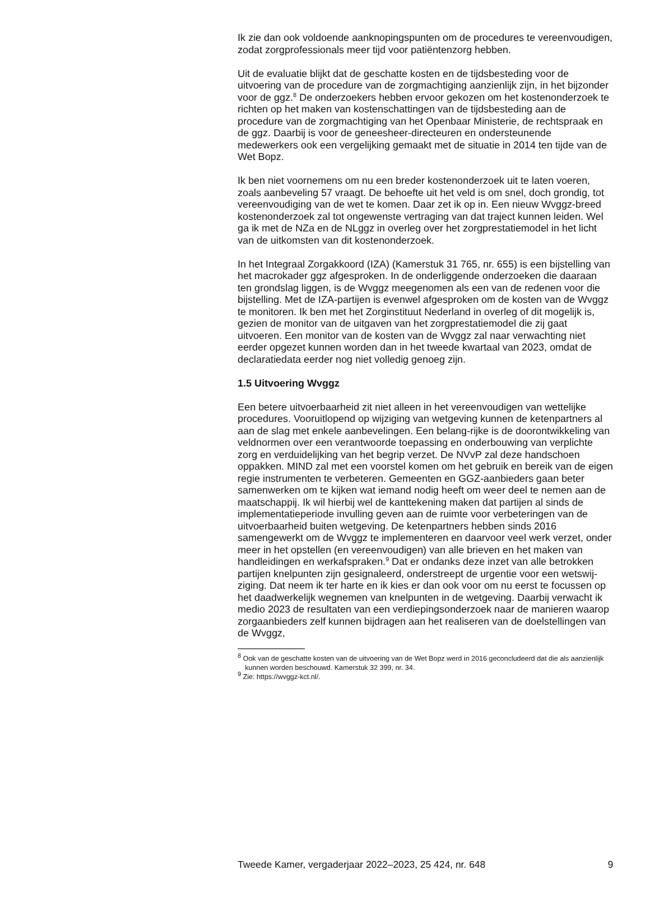Ik zie dan ook voldoende aanknopingspunten om de procedures te vereenvoudigen, zodat zorgprofessionals meer tijd voor patiëntenzorg hebben.
Uit de evaluatie blijkt dat de geschatte kosten en de tijdsbesteding voor de uitvoering van de procedure van de zorgmachtiging aanzienlijk zijn, in het bijzonder voor de ggz.<sup>8</sup> De onderzoekers hebben ervoor gekozen om het kostenonderzoek te richten op het maken van kostenschattingen van de tijdsbesteding aan de procedure van de zorgmachtiging van het Openbaar Ministerie, de rechtspraak en de ggz. Daarbij is voor de geneesheer-directeuren en ondersteunende medewerkers ook een vergelijking gemaakt met de situatie in 2014 ten tijde van de Wet Bopz.
Ik ben niet voornemens om nu een breder kostenonderzoek uit te laten voeren, zoals aanbeveling 57 vraagt. De behoefte uit het veld is om snel, doch grondig, tot vereenvoudiging van de wet te komen. Daar zet ik op in. Een nieuw Wvggz-breed kostenonderzoek zal tot ongewenste vertraging van dat traject kunnen leiden. Wel ga ik met de NZa en de NLggz in overleg over het zorgprestatiemodel in het licht van de uitkomsten van dit kostenonderzoek.
In het Integraal Zorgakkoord (IZA) (Kamerstuk 31 765, nr. 655) is een bijstelling van het macrokader ggz afgesproken. In de onderliggende onderzoeken die daaraan ten grondslag liggen, is de Wvggz meegenomen als een van de redenen voor die bijstelling. Met de IZA-partijen is evenwel afgesproken om de kosten van de Wvggz te monitoren. Ik ben met het Zorginstituut Nederland in overleg of dit mogelijk is, gezien de monitor van de uitgaven van het zorgprestatiemodel die zij gaat uitvoeren. Een monitor van de kosten van de Wvggz zal naar verwachting niet eerder opgezet kunnen worden dan in het tweede kwartaal van 2023, omdat de declaratiedata eerder nog niet volledig genoeg zijn.
1.5 Uitvoering Wvggz
Een betere uitvoerbaarheid zit niet alleen in het vereenvoudigen van wettelijke procedures. Vooruitlopend op wijziging van wetgeving kunnen de ketenpartners al aan de slag met enkele aanbevelingen. Een belang-rijke is de doorontwikkeling van veldnormen over een verantwoorde toepassing en onderbouwing van verplichte zorg en verduidelijking van het begrip verzet. De NVvP zal deze handschoen oppakken. MIND zal met een voorstel komen om het gebruik en bereik van de eigen regie instrumenten te verbeteren. Gemeenten en GGZ-aanbieders gaan beter samenwerken om te kijken wat iemand nodig heeft om weer deel te nemen aan de maatschappij. Ik wil hierbij wel de kanttekening maken dat partijen al sinds de implementatieperiode invulling geven aan de ruimte voor verbeteringen van de uitvoerbaarheid buiten wetgeving. De ketenpartners hebben sinds 2016 samengewerkt om de Wvggz te implementeren en daarvoor veel werk verzet, onder meer in het opstellen (en vereenvoudigen) van alle brieven en het maken van handleidingen en werkafspraken.<sup>9</sup> Dat er ondanks deze inzet van alle betrokken partijen knelpunten zijn gesignaleerd, onderstreept de urgentie voor een wetswij-ziging. Dat neem ik ter harte en ik kies er dan ook voor om nu eerst te focussen op het daadwerkelijk wegnemen van knelpunten in de wetgeving. Daarbij verwacht ik medio 2023 de resultaten van een verdiepingsonderzoek naar de manieren waarop zorgaanbieders zelf kunnen bijdragen aan het realiseren van de doelstellingen van de Wvggz,
<sup>8</sup> Ook van de geschatte kosten van de uitvoering van de Wet Bopz werd in 2016 geconcludeerd dat die als aanzienlijk kunnen worden beschouwd. Kamerstuk 32 399, nr. 34.
<sup>9</sup> Zie: https://wvggz-kct.nl/.
Tweede Kamer, vergaderjaar 2022–2023, 25 424, nr. 648 9